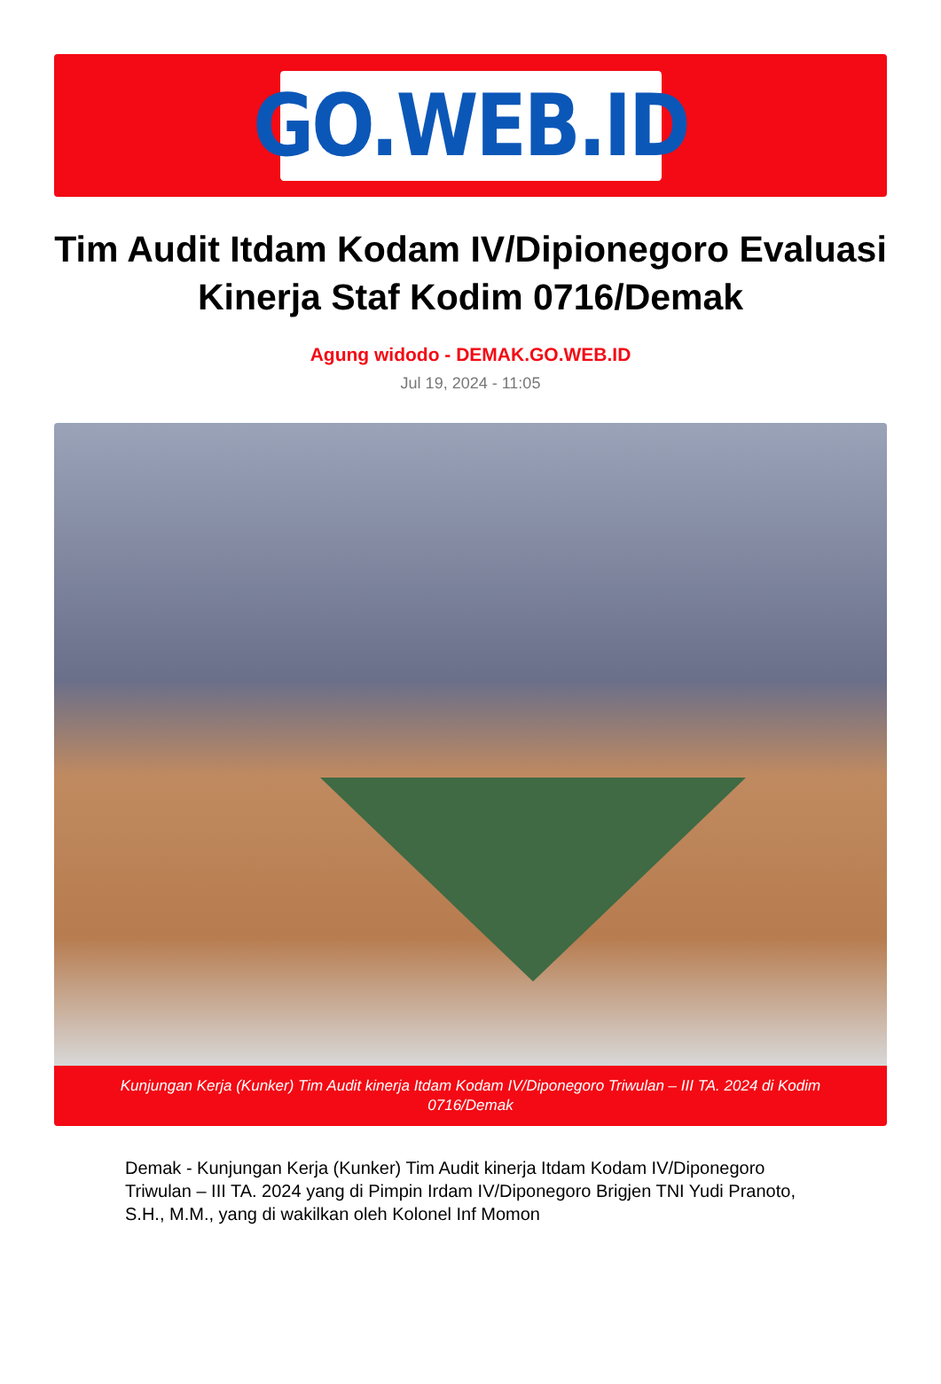GO.WEB.ID
Tim Audit Itdam Kodam IV/Dipionegoro Evaluasi Kinerja Staf Kodim 0716/Demak
Agung widodo - DEMAK.GO.WEB.ID
Jul 19, 2024 - 11:05
Kunjungan Kerja (Kunker) Tim Audit kinerja Itdam Kodam IV/Diponegoro Triwulan – III TA. 2024 di Kodim 0716/Demak
Demak - Kunjungan Kerja (Kunker) Tim Audit kinerja Itdam Kodam IV/Diponegoro Triwulan – III TA. 2024 yang di Pimpin Irdam IV/Diponegoro Brigjen TNI Yudi Pranoto, S.H., M.M., yang di wakilkan oleh Kolonel Inf Momon